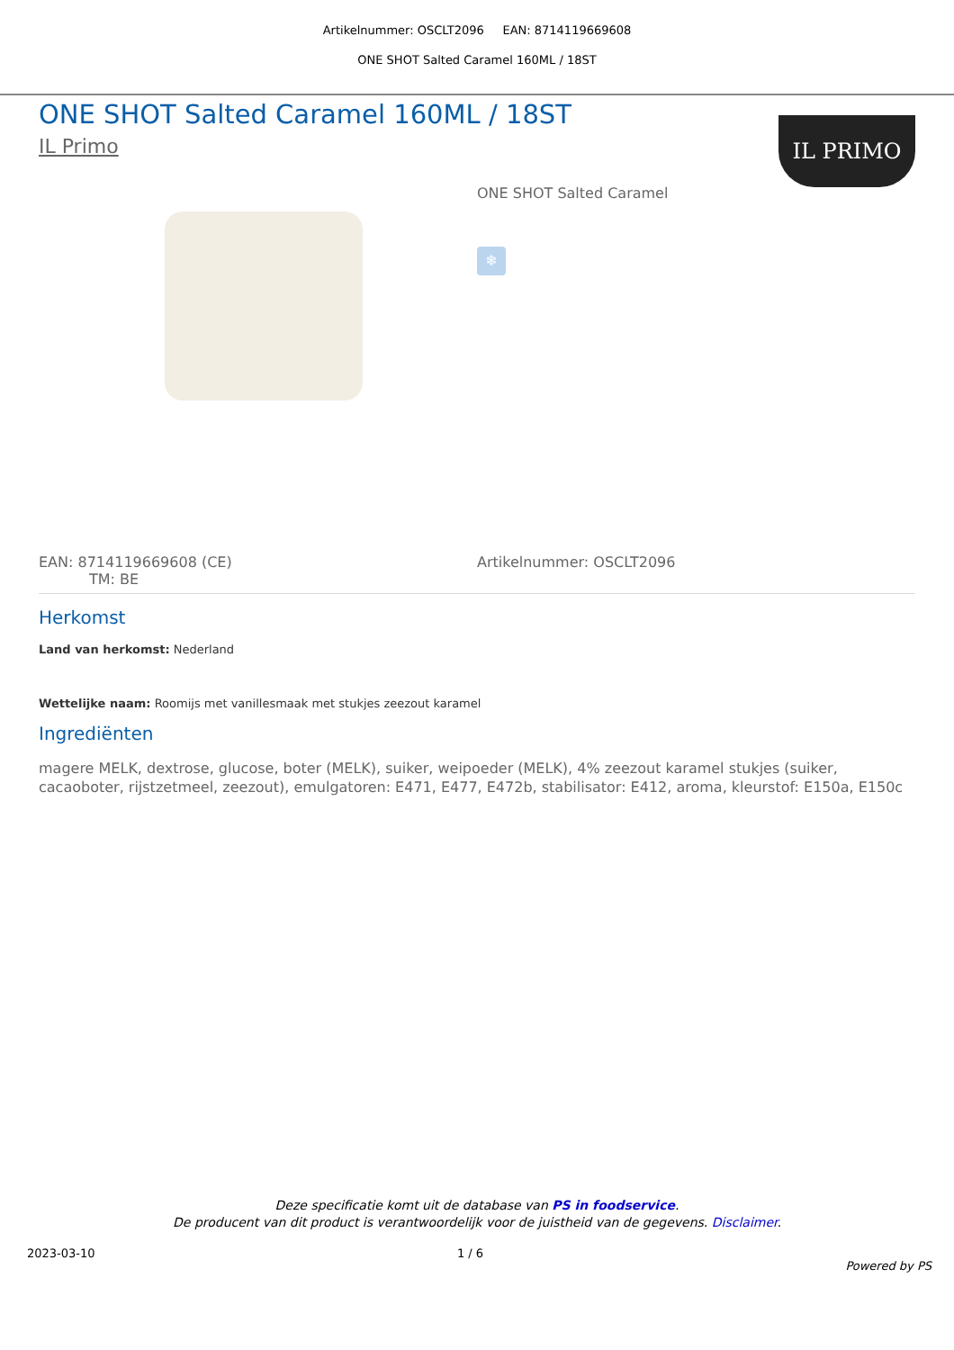Artikelnummer: OSCLT2096 EAN: 8714119669608
ONE SHOT Salted Caramel 160ML / 18ST
ONE SHOT Salted Caramel 160ML / 18ST
IL Primo
IL PRIMO
ONE SHOT Salted Caramel
❄
EAN: 8714119669608 (CE)
TM: BE
Artikelnummer: OSCLT2096
Herkomst
Land van herkomst: Nederland
Wettelijke naam: Roomijs met vanillesmaak met stukjes zeezout karamel
Ingrediënten
magere MELK, dextrose, glucose, boter (MELK), suiker, weipoeder (MELK), 4% zeezout karamel stukjes (suiker, cacaoboter, rijstzetmeel, zeezout), emulgatoren: E471, E477, E472b, stabilisator: E412, aroma, kleurstof: E150a, E150c
Deze specificatie komt uit de database van PS in foodservice.
De producent van dit product is verantwoordelijk voor de juistheid van de gegevens. Disclaimer.
2023-03-10 1 / 6 Powered by PS